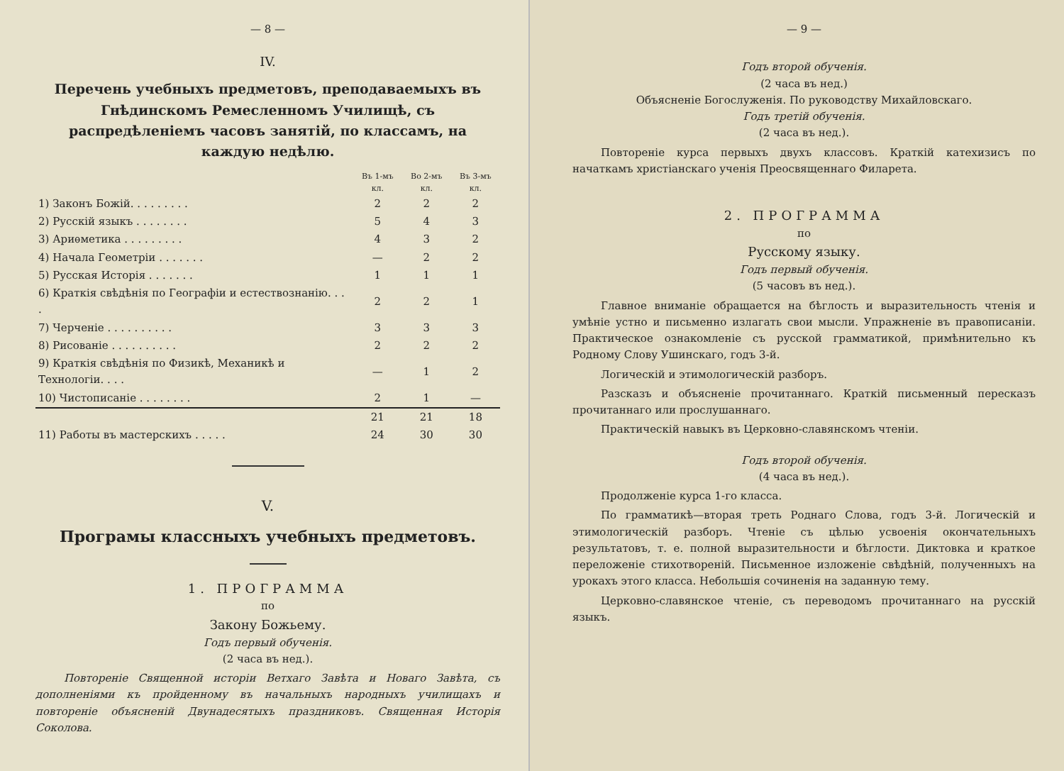— 8 —
IV.
Перечень учебныхъ предметовъ, преподаваемыхъ въ Гнѣдинскомъ Ремесленномъ Училищѣ, съ распредѣленіемъ часовъ занятій, по классамъ, на каждую недѣлю.
| | Въ 1-мъ кл. | Во 2-мъ кл. | Въ 3-мъ кл. |
| --- | --- | --- | --- |
| 1) Законъ Божій. . . . . . . . . | 2 | 2 | 2 |
| 2) Русскій языкъ . . . . . . . . | 5 | 4 | 3 |
| 3) Ариѳметика . . . . . . . . . | 4 | 3 | 2 |
| 4) Начала Геометріи . . . . . . . | — | 2 | 2 |
| 5) Русская Исторія . . . . . . . | 1 | 1 | 1 |
| 6) Краткія свѣдѣнія по Географіи и естествознанію. . . . | 2 | 2 | 1 |
| 7) Черченіе . . . . . . . . . . | 3 | 3 | 3 |
| 8) Рисованіе . . . . . . . . . . | 2 | 2 | 2 |
| 9) Краткія свѣдѣнія по Физикѣ, Механикѣ и Технологіи. . . . | — | 1 | 2 |
| 10) Чистописаніе . . . . . . . . | 2 | 1 | — |
| | 21 | 21 | 18 |
| 11) Работы въ мастерскихъ . . . . . | 24 | 30 | 30 |
V.
Програмы классныхъ учебныхъ предметовъ.
1. ПРОГРАММА
по
Закону Божьему.
Годъ первый обученія.
(2 часа въ нед.).
Повтореніе Священной исторіи Ветхаго Завѣта и Новаго Завѣта, съ дополненіями къ пройденному въ начальныхъ народныхъ училищахъ и повтореніе объясненій Двунадесятыхъ праздниковъ. Священная Исторія Соколова.
— 9 —
Годъ второй обученія.
(2 часа въ нед.)
Объясненіе Богослуженія. По руководству Михайловскаго.
Годъ третій обученія.
(2 часа въ нед.).
Повтореніе курса первыхъ двухъ классовъ. Краткій катехизисъ по начаткамъ христіанскаго ученія Преосвященнаго Филарета.
2. ПРОГРАММА
по
Русскому языку.
Годъ первый обученія.
(5 часовъ въ нед.).
Главное вниманіе обращается на бѣглость и выразительность чтенія и умѣніе устно и письменно излагать свои мысли. Упражненіе въ правописаніи. Практическое ознакомленіе съ русской грамматикой, примѣнительно къ Родному Слову Ушинскаго, годъ 3-й.
Логическій и этимологическій разборъ.
Разсказъ и объясненіе прочитаннаго. Краткій письменный пересказъ прочитаннаго или прослушаннаго.
Практическій навыкъ въ Церковно-славянскомъ чтеніи.
Годъ второй обученія.
(4 часа въ нед.).
Продолженіе курса 1-го класса.
По грамматикѣ—вторая треть Роднаго Слова, годъ 3-й. Логическій и этимологическій разборъ. Чтеніе съ цѣлью усвоенія окончательныхъ результатовъ, т. е. полной выразительности и бѣглости. Диктовка и краткое переложеніе стихотвореній. Письменное изложеніе свѣдѣній, полученныхъ на урокахъ этого класса. Небольшія сочиненія на заданную тему.
Церковно-славянское чтеніе, съ переводомъ прочитаннаго на русскій языкъ.